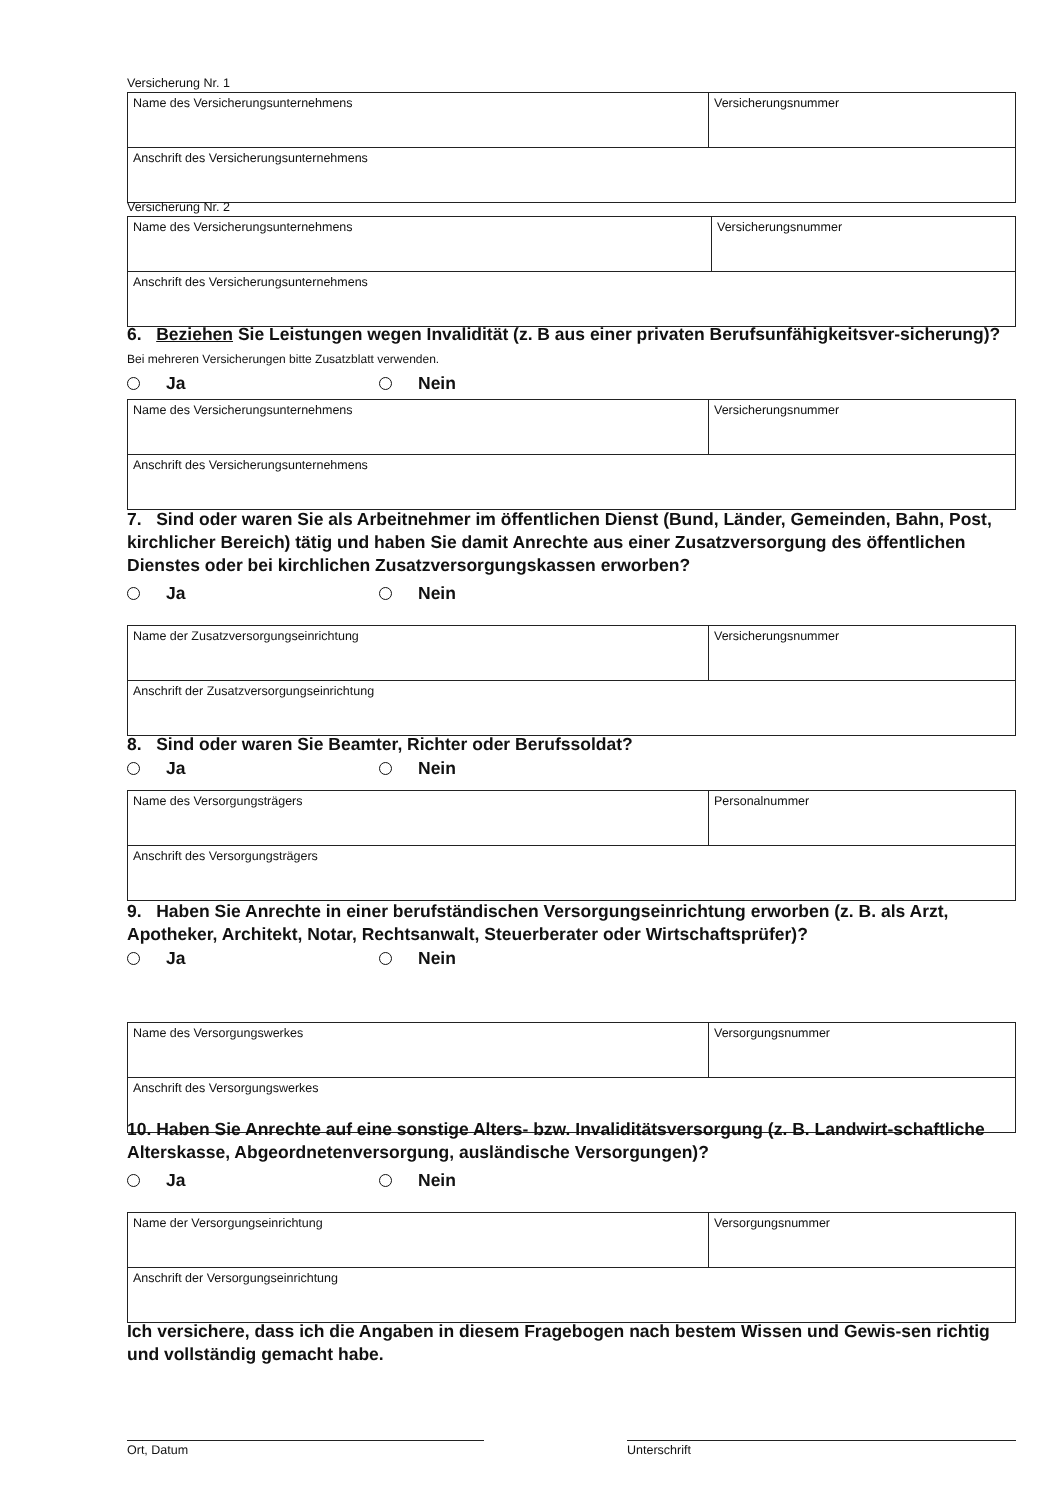Versicherung Nr. 1
| Name des Versicherungsunternehmens | Versicherungsnummer |
| Anschrift des Versicherungsunternehmens | |
Versicherung Nr. 2
| Name des Versicherungsunternehmens | Versicherungsnummer |
| Anschrift des Versicherungsunternehmens | |
6. Beziehen Sie Leistungen wegen Invalidität (z. B aus einer privaten Berufsunfähigkeitsver-sicherung)? Bei mehreren Versicherungen bitte Zusatzblatt verwenden.
Ja Nein
| Name des Versicherungsunternehmens | Versicherungsnummer |
| Anschrift des Versicherungsunternehmens | |
7. Sind oder waren Sie als Arbeitnehmer im öffentlichen Dienst (Bund, Länder, Gemeinden, Bahn, Post, kirchlicher Bereich) tätig und haben Sie damit Anrechte aus einer Zusatzversorgung des öffentlichen Dienstes oder bei kirchlichen Zusatzversorgungskassen erworben?
Ja Nein
| Name der Zusatzversorgungseinrichtung | Versicherungsnummer |
| Anschrift der Zusatzversorgungseinrichtung | |
8. Sind oder waren Sie Beamter, Richter oder Berufssoldat?
Ja Nein
| Name des Versorgungsträgers | Personalnummer |
| Anschrift des Versorgungsträgers | |
9. Haben Sie Anrechte in einer berufständischen Versorgungseinrichtung erworben (z. B. als Arzt, Apotheker, Architekt, Notar, Rechtsanwalt, Steuerberater oder Wirtschaftsprüfer)?
Ja Nein
| Name des Versorgungswerkes | Versorgungsnummer |
| Anschrift des Versorgungswerkes | |
10. Haben Sie Anrechte auf eine sonstige Alters- bzw. Invaliditätsversorgung (z. B. Landwirt-schaftliche Alterskasse, Abgeordnetenversorgung, ausländische Versorgungen)?
Ja Nein
| Name der Versorgungseinrichtung | Versorgungsnummer |
| Anschrift der Versorgungseinrichtung | |
Ich versichere, dass ich die Angaben in diesem Fragebogen nach bestem Wissen und Gewis-sen richtig und vollständig gemacht habe.
Ort, Datum Unterschrift